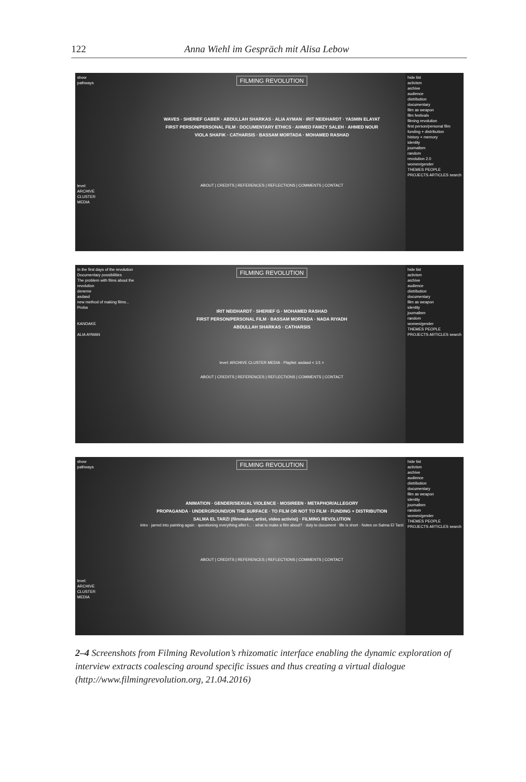122 Anna Wiehl im Gespräch mit Alisa Lebow
show
pathways
level:
ARCHIVE
CLUSTER
MEDIA
FILMING REVOLUTION
WAVES · SHERIEF GABER · ABDULLAH SHARKAS · ALIA AYMAN · IRIT NEIDHARDT · YASMIN ELAYAT
FIRST PERSON/PERSONAL FILM · DOCUMENTARY ETHICS · AHMED FAWZY SALEH · AHMED NOUR
VIOLA SHAFIK · CATHARSIS · BASSAM MORTADA · MOHAMED RASHAD
ABOUT | CREDITS | REFERENCES | REFLECTIONS | COMMENTS | CONTACT
hide list
activism
archive
audience
distribution
documentary
film as weapon
film festivals
filming revolution
first person/personal film
funding + distribution
history + memory
identity
journalism
random
revolution 2.0
women/gender
THEMES PEOPLE PROJECTS ARTICLES search
In the first days of the revolution
Documentary possibilities
The problem with films about the revolution
deneme
asdasd
new method of making films...
Proba
KANDAKE
ALIA AYMAN
FILMING REVOLUTION
IRIT NEIDHARDT · SHERIEF G · MOHAMED RASHAD
FIRST PERSON/PERSONAL FILM · BASSAM MORTADA · NADA RIYADH
ABDULLAH SHARKAS · CATHARSIS
level: ARCHIVE CLUSTER MEDIA · Playlist: asdasd < 1/1 >
ABOUT | CREDITS | REFERENCES | REFLECTIONS | COMMENTS | CONTACT
hide list
activism
archive
audience
distribution
documentary
film as weapon
identity
journalism
random
women/gender
THEMES PEOPLE PROJECTS ARTICLES search
show
pathways
level:
ARCHIVE
CLUSTER
MEDIA
FILMING REVOLUTION
ANIMATION · GENDER/SEXUAL VIOLENCE · MOSIREEN · METAPHOR/ALLEGORY
PROPAGANDA · UNDERGROUND/ON THE SURFACE · TO FILM OR NOT TO FILM · FUNDING + DISTRIBUTION
SALMA EL TARZI (filmmaker, artist, video activist) · FILMING REVOLUTION
intro · jarred into painting again · questioning everything after t... · what to make a film about? · duty to document · life is short · Notes on Salma El Tarzi
ABOUT | CREDITS | REFERENCES | REFLECTIONS | COMMENTS | CONTACT
hide list
activism
archive
audience
distribution
documentary
film as weapon
identity
journalism
random
women/gender
THEMES PEOPLE PROJECTS ARTICLES search
2–4 Screenshots from Filming Revolution’s rhizomatic interface enabling the dynamic exploration of interview extracts coalescing around specific issues and thus creating a virtual dialogue (http://www.filmingrevolution.org, 21.04.2016)